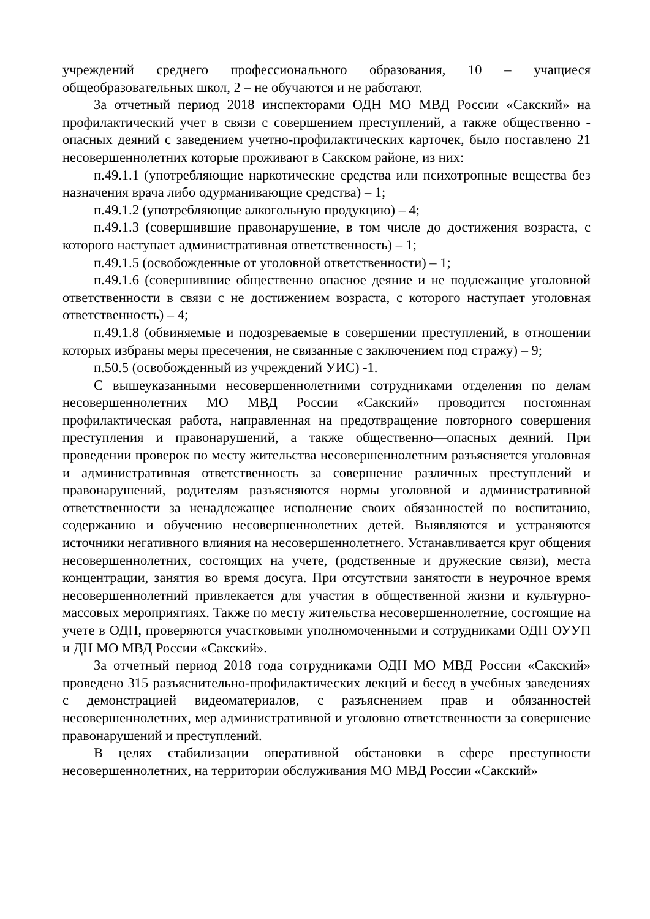учреждений среднего профессионального образования, 10 – учащиеся общеобразовательных школ, 2 – не обучаются и не работают.
За отчетный период 2018 инспекторами ОДН МО МВД России «Сакский» на профилактический учет в связи с совершением преступлений, а также общественно - опасных деяний с заведением учетно-профилактических карточек, было поставлено 21 несовершеннолетних которые проживают в Сакском районе, из них:
п.49.1.1 (употребляющие наркотические средства или психотропные вещества без назначения врача либо одурманивающие средства) – 1;
п.49.1.2 (употребляющие алкогольную продукцию) – 4;
п.49.1.3 (совершившие правонарушение, в том числе до достижения возраста, с которого наступает административная ответственность) – 1;
п.49.1.5 (освобожденные от уголовной ответственности) – 1;
п.49.1.6 (совершившие общественно опасное деяние и не подлежащие уголовной ответственности в связи с не достижением возраста, с которого наступает уголовная ответственность) – 4;
п.49.1.8 (обвиняемые и подозреваемые в совершении преступлений, в отношении которых избраны меры пресечения, не связанные с заключением под стражу) – 9;
п.50.5 (освобожденный из учреждений УИС) -1.
С вышеуказанными несовершеннолетними сотрудниками отделения по делам несовершеннолетних МО МВД России «Сакский» проводится постоянная профилактическая работа, направленная на предотвращение повторного совершения преступления и правонарушений, а также общественно—опасных деяний. При проведении проверок по месту жительства несовершеннолетним разъясняется уголовная и административная ответственность за совершение различных преступлений и правонарушений, родителям разъясняются нормы уголовной и административной ответственности за ненадлежащее исполнение своих обязанностей по воспитанию, содержанию и обучению несовершеннолетних детей. Выявляются и устраняются источники негативного влияния на несовершеннолетнего. Устанавливается круг общения несовершеннолетних, состоящих на учете, (родственные и дружеские связи), места концентрации, занятия во время досуга. При отсутствии занятости в неурочное время несовершеннолетний привлекается для участия в общественной жизни и культурно-массовых мероприятиях. Также по месту жительства несовершеннолетние, состоящие на учете в ОДН, проверяются участковыми уполномоченными и сотрудниками ОДН ОУУП и ДН МО МВД России «Сакский».
За отчетный период 2018 года сотрудниками ОДН МО МВД России «Сакский» проведено 315 разъяснительно-профилактических лекций и бесед в учебных заведениях с демонстрацией видеоматериалов, с разъяснением прав и обязанностей несовершеннолетних, мер административной и уголовно ответственности за совершение правонарушений и преступлений.
В целях стабилизации оперативной обстановки в сфере преступности несовершеннолетних, на территории обслуживания МО МВД России «Сакский»